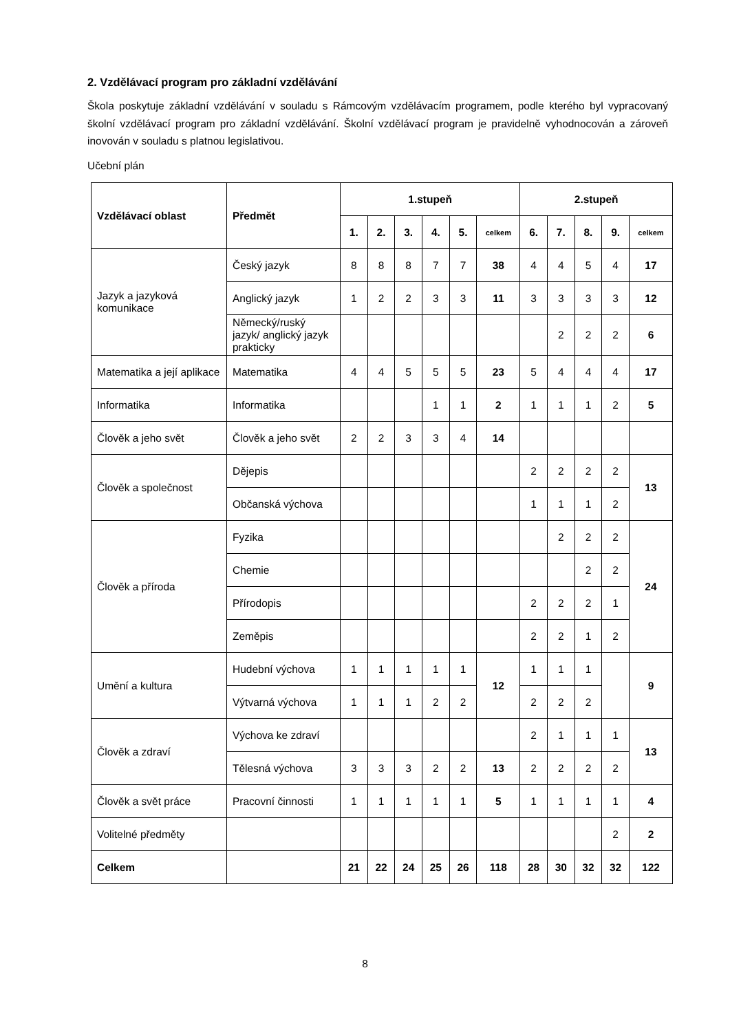2. Vzdělávací program pro základní vzdělávání
Škola poskytuje základní vzdělávání v souladu s Rámcovým vzdělávacím programem, podle kterého byl vypracovaný školní vzdělávací program pro základní vzdělávání. Školní vzdělávací program je pravidelně vyhodnocován a zároveň inovován v souladu s platnou legislativou.
Učební plán
| Vzdělávací oblast | Předmět | 1.stupeň | | | | | | 2.stupeň | | | | |
| --- | --- | --- | --- | --- | --- | --- | --- | --- | --- | --- | --- | --- |
| | | 1. | 2. | 3. | 4. | 5. | celkem | 6. | 7. | 8. | 9. | celkem |
| Jazyk a jazyková komunikace | Český jazyk | 8 | 8 | 8 | 7 | 7 | 38 | 4 | 4 | 5 | 4 | 17 |
| | Anglický jazyk | 1 | 2 | 2 | 3 | 3 | 11 | 3 | 3 | 3 | 3 | 12 |
| | Německý/ruský jazyk/ anglický jazyk prakticky | | | | | | | | 2 | 2 | 2 | 6 |
| Matematika a její aplikace | Matematika | 4 | 4 | 5 | 5 | 5 | 23 | 5 | 4 | 4 | 4 | 17 |
| Informatika | Informatika | | | | 1 | 1 | 2 | 1 | 1 | 1 | 2 | 5 |
| Člověk a jeho svět | Člověk a jeho svět | 2 | 2 | 3 | 3 | 4 | 14 | | | | | |
| Člověk a společnost | Dějepis | | | | | | | 2 | 2 | 2 | 2 | 13 |
| | Občanská výchova | | | | | | | 1 | 1 | 1 | 2 | |
| Člověk a příroda | Fyzika | | | | | | | | 2 | 2 | 2 | 24 |
| | Chemie | | | | | | | | | 2 | 2 | |
| | Přírodopis | | | | | | | 2 | 2 | 2 | 1 | |
| | Zeměpis | | | | | | | 2 | 2 | 1 | 2 | |
| Umění a kultura | Hudební výchova | 1 | 1 | 1 | 1 | 1 | 12 | 1 | 1 | 1 | | 9 |
| | Výtvarná výchova | 1 | 1 | 1 | 2 | 2 | | 2 | 2 | 2 | | |
| Člověk a zdraví | Výchova ke zdraví | | | | | | | 2 | 1 | 1 | 1 | 13 |
| | Tělesná výchova | 3 | 3 | 3 | 2 | 2 | 13 | 2 | 2 | 2 | 2 | |
| Člověk a svět práce | Pracovní činnosti | 1 | 1 | 1 | 1 | 1 | 5 | 1 | 1 | 1 | 1 | 4 |
| Volitelné předměty | | | | | | | | | | | 2 | 2 |
| Celkem | | 21 | 22 | 24 | 25 | 26 | 118 | 28 | 30 | 32 | 32 | 122 |
8